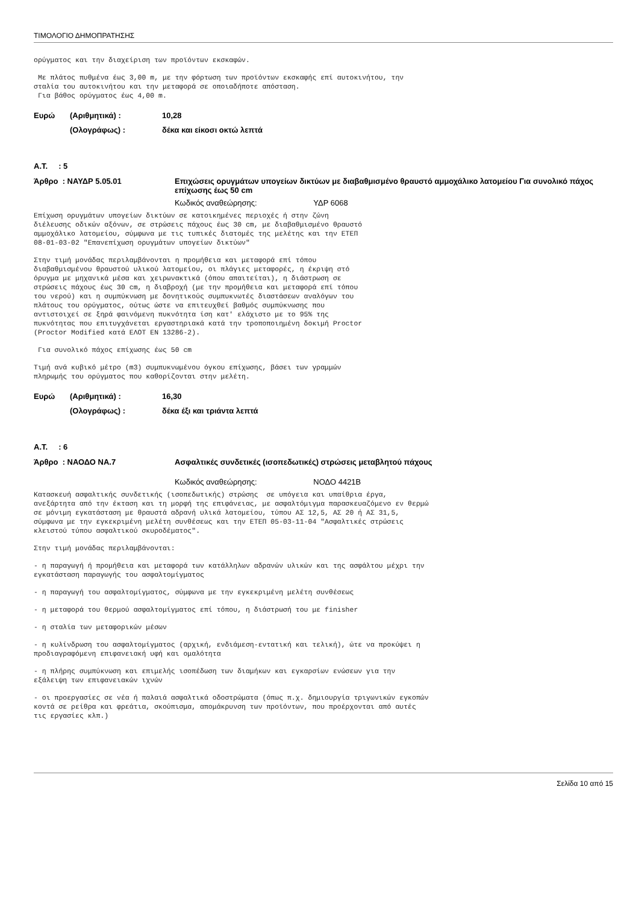ΤΙΜΟΛΟΓΙΟ ΔΗΜΟΠΡΑΤΗΣΗΣ
ορύγματος και την διαχείριση των προϊόντων εκσκαφών.
Με πλάτος πυθμένα έως 3,00 m, με την φόρτωση των προϊόντων εκσκαφής επί αυτοκινήτου, την σταλία του αυτοκινήτου και την μεταφορά σε οποιαδήποτε απόσταση. Για βάθος ορύγματος έως 4,00 m.
Ευρώ (Αριθμητικά) : 10,28
(Ολογράφως) : δέκα και είκοσι οκτώ λεπτά
Α.Τ. : 5
Άρθρο : ΝΑΥΔΡ 5.05.01 Επιχώσεις ορυγμάτων υπογείων δικτύων με διαβαθμισμένο θραυστό αμμοχάλικο λατομείου Για συνολικό πάχος επίχωσης έως 50 cm
Κωδικός αναθεώρησης: ΥΔΡ 6068
Επίχωση ορυγμάτων υπογείων δικτύων σε κατοικημένες περιοχές ή στην ζώνη διέλευσης οδικών αξόνων, σε στρώσεις πάχους έως 30 cm, με διαβαθμισμένο θραυστό αμμοχάλικο λατομείου, σύμφωνα με τις τυπικές διατομές της μελέτης και την ΕΤΕΠ 08-01-03-02 "Επανεπίχωση ορυγμάτων υπογείων δικτύων"
Στην τιμή μονάδας περιλαμβάνονται η προμήθεια και μεταφορά επί τόπου διαβαθμισμένου θραυστού υλικού λατομείου, οι πλάγιες μεταφορές, η έκριψη στό όρυγμα με μηχανικά μέσα και χειρωνακτικά (όπου απαιτείται), η διάστρωση σε στρώσεις πάχους έως 30 cm, η διαβροχή (με την προμήθεια και μεταφορά επί τόπου του νερού) και η συμπύκνωση με δονητικούς συμπυκνωτές διαστάσεων αναλόγων του πλάτους του ορύγματος, ούτως ώστε να επιτευχθεί βαθμός συμπύκνωσης που αντιστοιχεί σε ξηρά φαινόμενη πυκνότητα ίση κατ' ελάχιστο με το 95% της πυκνότητας που επιτυγχάνεται εργαστηριακά κατά την τροποποιημένη δοκιμή Proctor (Proctor Modified κατά ΕΛΟΤ ΕΝ 13286-2).
Για συνολικό πάχος επίχωσης έως 50 cm
Τιμή ανά κυβικό μέτρο (m3) συμπυκνωμένου όγκου επίχωσης, βάσει των γραμμών πληρωμής του ορύγματος που καθορίζονται στην μελέτη.
Ευρώ (Αριθμητικά) : 16,30
(Ολογράφως) : δέκα έξι και τριάντα λεπτά
Α.Τ. : 6
Άρθρο : ΝΑΟΔΟ ΝΑ.7 Ασφαλτικές συνδετικές (ισοπεδωτικές) στρώσεις μεταβλητού πάχους
Κωδικός αναθεώρησης: ΝΟΔΟ 4421Β
Κατασκευή ασφαλτικής συνδετικής (ισοπεδωτικής) στρώσης σε υπόγεια και υπαίθρια έργα, ανεξάρτητα από την έκταση και τη μορφή της επιφάνειας, με ασφαλτόμιγμα παρασκευαζόμενο εν θερμώ σε μόνιμη εγκατάσταση με θραυστά αδρανή υλικά λατομείου, τύπου ΑΣ 12,5, ΑΣ 20 ή ΑΣ 31,5, σύμφωνα με την εγκεκριμένη μελέτη συνθέσεως και την ΕΤΕΠ 05-03-11-04 "Ασφαλτικές στρώσεις κλειστού τύπου ασφαλτικού σκυροδέματος".
Στην τιμή μονάδας περιλαμβάνονται:
- η παραγωγή ή προμήθεια και μεταφορά των κατάλληλων αδρανών υλικών και της ασφάλτου μέχρι την εγκατάσταση παραγωγής του ασφαλτομίγματος
- η παραγωγή του ασφαλτομίγματος, σύμφωνα με την εγκεκριμένη μελέτη συνθέσεως
- η μεταφορά του θερμού ασφαλτομίγματος επί τόπου, η διάστρωσή του με finisher
- η σταλία των μεταφορικών μέσων
- η κυλίνδρωση του ασφαλτομίγματος (αρχική, ενδιάμεση-εντατική και τελική), ώτε να προκύψει η προδιαγραφόμενη επιφανειακή υφή και ομαλότητα
- η πλήρης συμπύκνωση και επιμελής ισοπέδωση των διαμήκων και εγκαρσίων ενώσεων για την εξάλειψη των επιφανειακών ιχνών
- οι προεργασίες σε νέα ή παλαιά ασφαλτικά οδοστρώματα (όπως π.χ. δημιουργία τριγωνικών εγκοπών κοντά σε ρείθρα και φρεάτια, σκούπισμα, απομάκρυνση των προϊόντων, που προέρχονται από αυτές τις εργασίες κλπ.)
Σελίδα 10 από 15